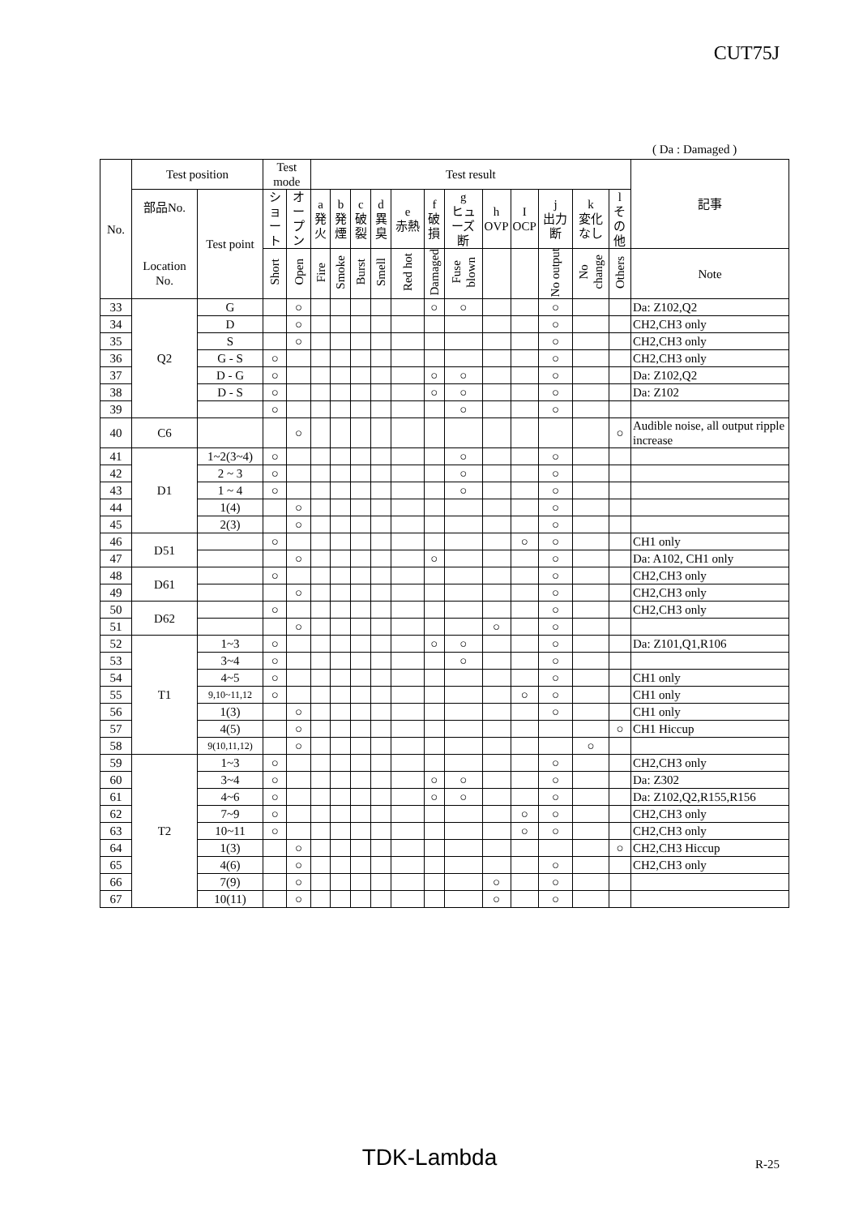CUT75J
( Da : Damaged )
| No. | Test position | | Test mode | | Test result | | | | | | | | | | | | 記事 |
| --- | --- | --- | --- | --- | --- | --- | --- | --- | --- | --- | --- | --- | --- | --- | --- | --- | --- |
| | 部品No. Location No. | Test point | ショート | オープン | a 発火 | b 発煙 | c 破裂 | d 異臭 | e 赤熱 | f 破損 | g ヒューズ断 | h OVP | I OCP | j 出力断 | k 変化なし | l その他 | |
| | | | Short | Open | Fire | Smoke | Burst | Smell | Red hot | Damaged | Fuse blown | | | No output | No change | Others | Note |
| 33 | Q2 | G | | ○ | | | | | | ○ | ○ | | | ○ | | | Da: Z102,Q2 |
| 34 | | D | | ○ | | | | | | | | | | ○ | | | CH2,CH3 only |
| 35 | | S | | ○ | | | | | | | | | | ○ | | | CH2,CH3 only |
| 36 | | G - S | ○ | | | | | | | | | | | ○ | | | CH2,CH3 only |
| 37 | | D - G | ○ | | | | | | | ○ | ○ | | | ○ | | | Da: Z102,Q2 |
| 38 | | D - S | ○ | | | | | | | ○ | ○ | | | ○ | | | Da: Z102 |
| 39 | | | ○ | | | | | | | | ○ | | | ○ | | | |
| 40 | C6 | | | ○ | | | | | | | | | | | | ○ | Audible noise, all output ripple increase |
| 41 | D1 | 1~2(3~4) | ○ | | | | | | | | ○ | | | ○ | | | |
| 42 | | 2 ~ 3 | ○ | | | | | | | | ○ | | | ○ | | | |
| 43 | | 1 ~ 4 | ○ | | | | | | | | ○ | | | ○ | | | |
| 44 | | 1(4) | | ○ | | | | | | | | | | ○ | | | |
| 45 | | 2(3) | | ○ | | | | | | | | | | ○ | | | |
| 46 | D51 | | ○ | | | | | | | | | | ○ | ○ | | | CH1 only |
| 47 | | | | ○ | | | | | | ○ | | | | ○ | | | Da: A102, CH1 only |
| 48 | D61 | | ○ | | | | | | | | | | | ○ | | | CH2,CH3 only |
| 49 | | | | ○ | | | | | | | | | | ○ | | | CH2,CH3 only |
| 50 | D62 | | ○ | | | | | | | | | | | ○ | | | CH2,CH3 only |
| 51 | | | | ○ | | | | | | | | ○ | | ○ | | | |
| 52 | T1 | 1~3 | ○ | | | | | | | ○ | ○ | | | ○ | | | Da: Z101,Q1,R106 |
| 53 | | 3~4 | ○ | | | | | | | | ○ | | | ○ | | | |
| 54 | | 4~5 | ○ | | | | | | | | | | | ○ | | | CH1 only |
| 55 | | 9,10~11,12 | ○ | | | | | | | | | | ○ | ○ | | | CH1 only |
| 56 | | 1(3) | | ○ | | | | | | | | | | ○ | | | CH1 only |
| 57 | | 4(5) | | ○ | | | | | | | | | | | | ○ | CH1 Hiccup |
| 58 | | 9(10,11,12) | | ○ | | | | | | | | | | | ○ | | |
| 59 | T2 | 1~3 | ○ | | | | | | | | | | | ○ | | | CH2,CH3 only |
| 60 | | 3~4 | ○ | | | | | | | ○ | ○ | | | ○ | | | Da: Z302 |
| 61 | | 4~6 | ○ | | | | | | | ○ | ○ | | | ○ | | | Da: Z102,Q2,R155,R156 |
| 62 | | 7~9 | ○ | | | | | | | | | | ○ | ○ | | | CH2,CH3 only |
| 63 | | 10~11 | ○ | | | | | | | | | | ○ | ○ | | | CH2,CH3 only |
| 64 | | 1(3) | | ○ | | | | | | | | | | | | ○ | CH2,CH3 Hiccup |
| 65 | | 4(6) | | ○ | | | | | | | | | | ○ | | | CH2,CH3 only |
| 66 | | 7(9) | | ○ | | | | | | | | ○ | | ○ | | | |
| 67 | | 10(11) | | ○ | | | | | | | | ○ | | ○ | | | |
TDK-Lambda R-25